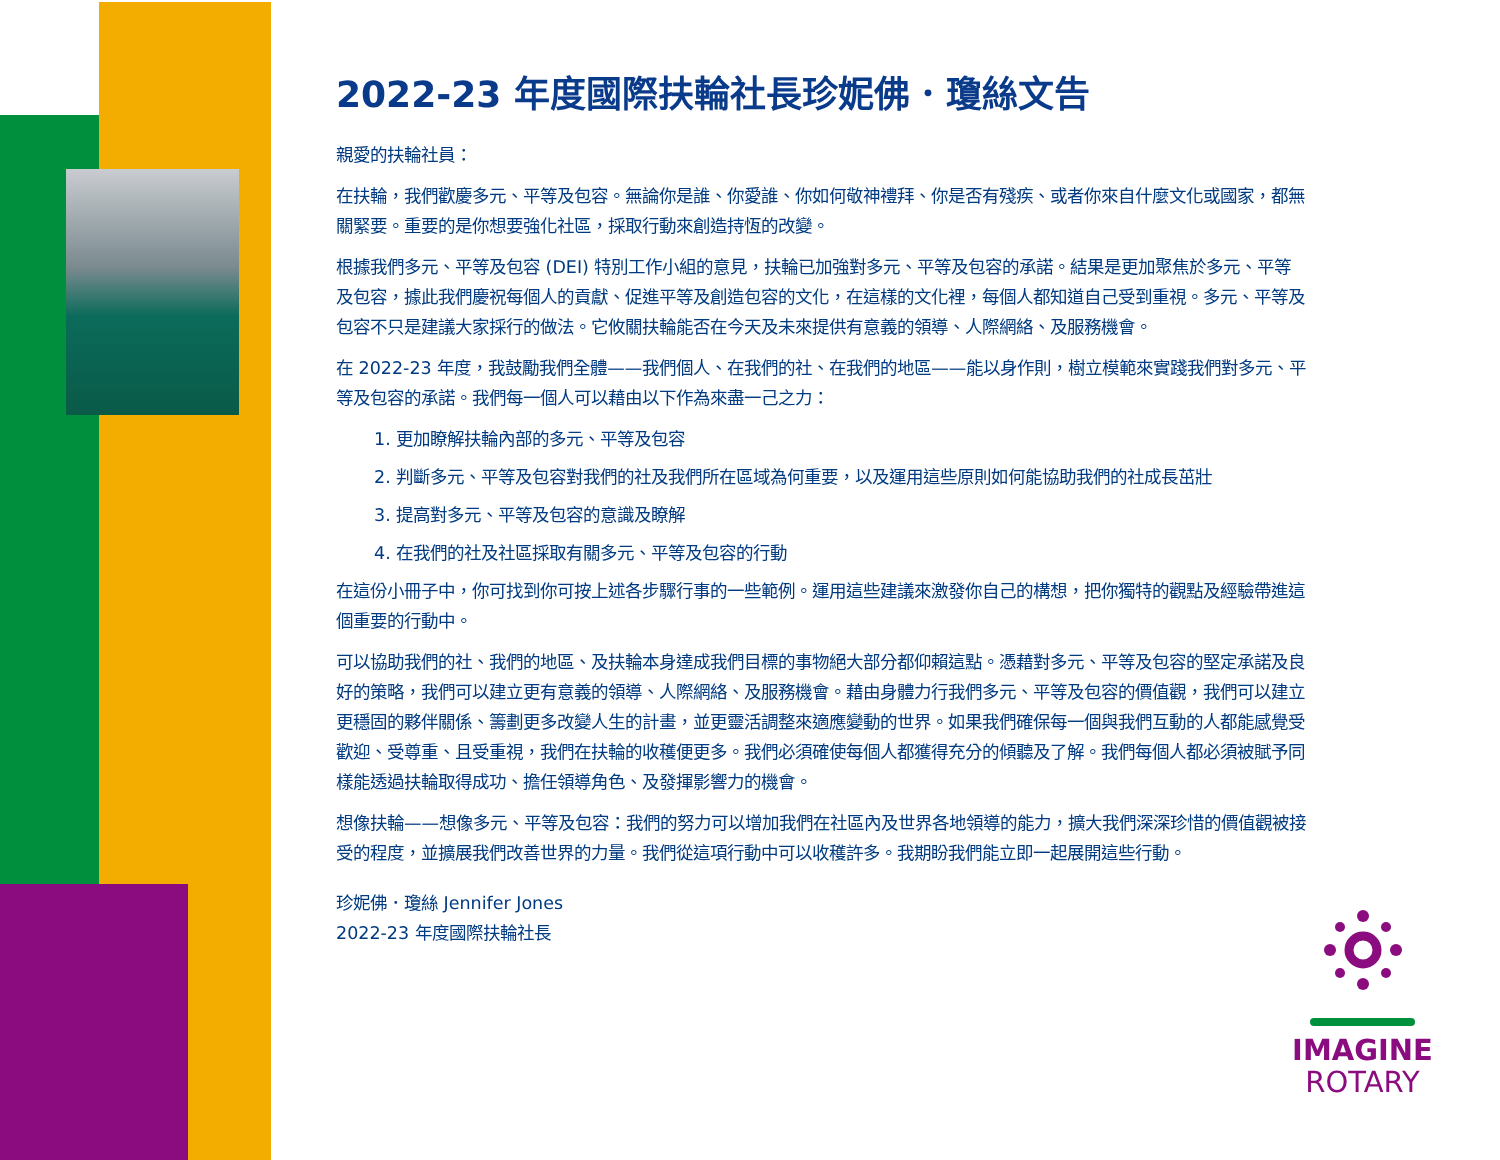2022-23 年度國際扶輪社長珍妮佛．瓊絲文告
親愛的扶輪社員：
在扶輪，我們歡慶多元、平等及包容。無論你是誰、你愛誰、你如何敬神禮拜、你是否有殘疾、或者你來自什麼文化或國家，都無關緊要。重要的是你想要強化社區，採取行動來創造持恆的改變。
根據我們多元、平等及包容 (DEI) 特別工作小組的意見，扶輪已加強對多元、平等及包容的承諾。結果是更加聚焦於多元、平等及包容，據此我們慶祝每個人的貢獻、促進平等及創造包容的文化，在這樣的文化裡，每個人都知道自己受到重視。多元、平等及包容不只是建議大家採行的做法。它攸關扶輪能否在今天及未來提供有意義的領導、人際網絡、及服務機會。
在 2022-23 年度，我鼓勵我們全體——我們個人、在我們的社、在我們的地區——能以身作則，樹立模範來實踐我們對多元、平等及包容的承諾。我們每一個人可以藉由以下作為來盡一己之力：
1. 更加瞭解扶輪內部的多元、平等及包容
2. 判斷多元、平等及包容對我們的社及我們所在區域為何重要，以及運用這些原則如何能協助我們的社成長茁壯
3. 提高對多元、平等及包容的意識及瞭解
4. 在我們的社及社區採取有關多元、平等及包容的行動
在這份小冊子中，你可找到你可按上述各步驟行事的一些範例。運用這些建議來激發你自己的構想，把你獨特的觀點及經驗帶進這個重要的行動中。
可以協助我們的社、我們的地區、及扶輪本身達成我們目標的事物絕大部分都仰賴這點。憑藉對多元、平等及包容的堅定承諾及良好的策略，我們可以建立更有意義的領導、人際網絡、及服務機會。藉由身體力行我們多元、平等及包容的價值觀，我們可以建立更穩固的夥伴關係、籌劃更多改變人生的計畫，並更靈活調整來適應變動的世界。如果我們確保每一個與我們互動的人都能感覺受歡迎、受尊重、且受重視，我們在扶輪的收穫便更多。我們必須確使每個人都獲得充分的傾聽及了解。我們每個人都必須被賦予同樣能透過扶輪取得成功、擔任領導角色、及發揮影響力的機會。
想像扶輪——想像多元、平等及包容：我們的努力可以增加我們在社區內及世界各地領導的能力，擴大我們深深珍惜的價值觀被接受的程度，並擴展我們改善世界的力量。我們從這項行動中可以收穫許多。我期盼我們能立即一起展開這些行動。
珍妮佛．瓊絲 Jennifer Jones
2022-23 年度國際扶輪社長
IMAGINE
ROTARY